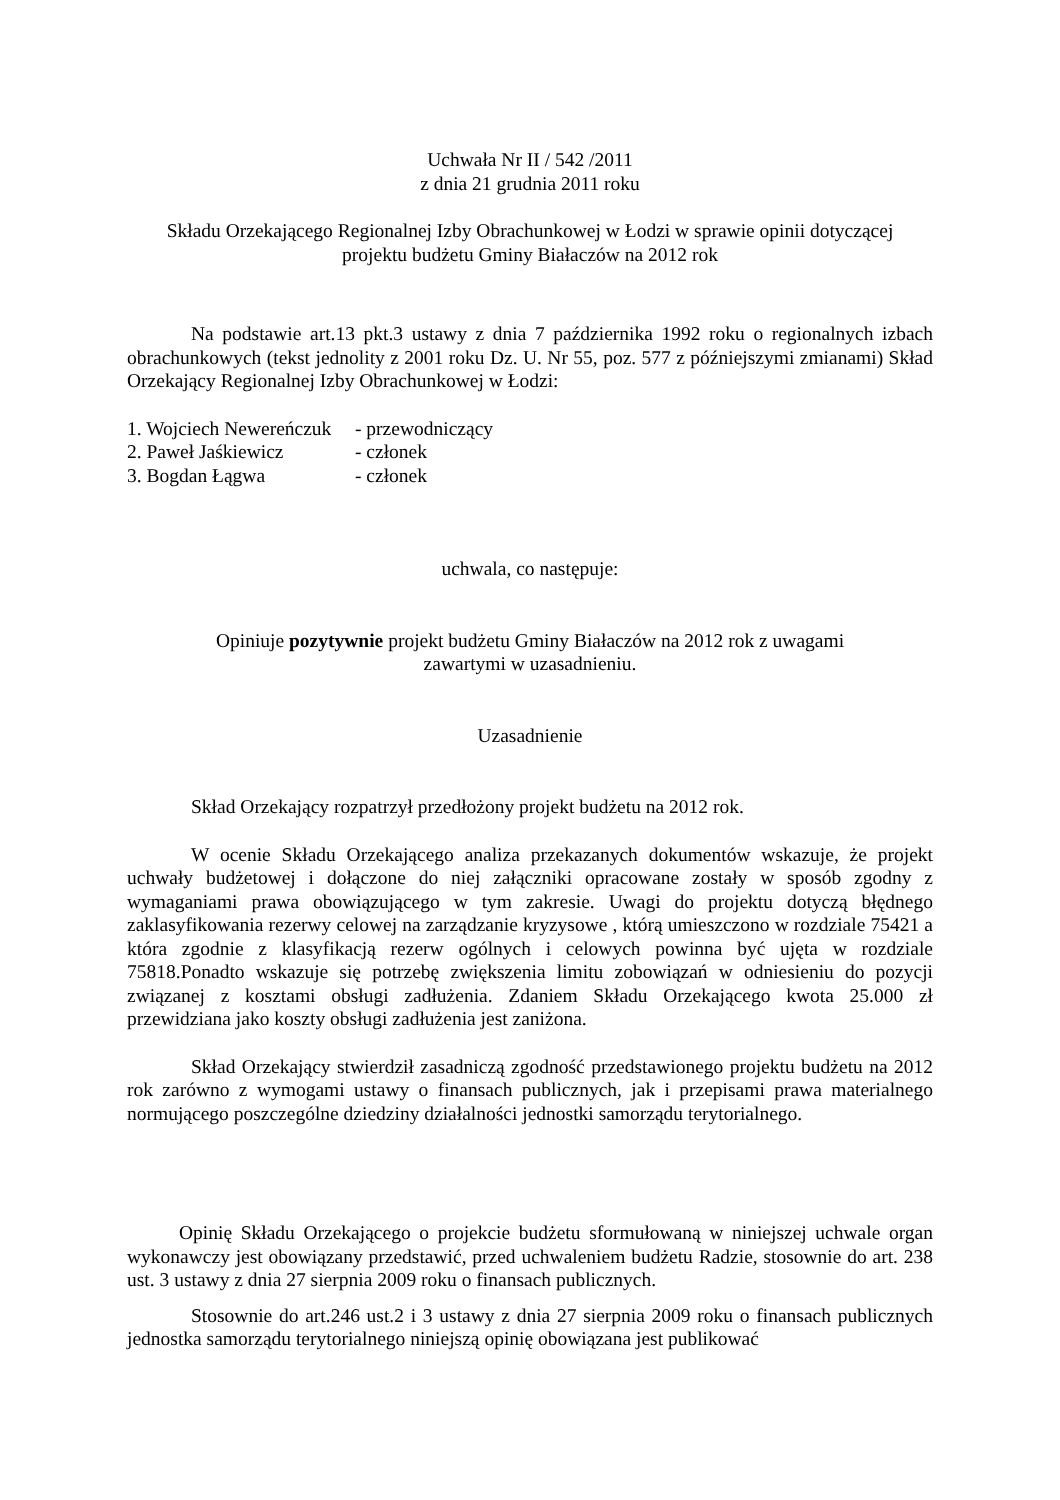Uchwała Nr II / 542 /2011
z dnia 21 grudnia 2011 roku
Składu Orzekającego Regionalnej Izby Obrachunkowej w Łodzi w sprawie opinii dotyczącej
projektu budżetu Gminy Białaczów na 2012 rok
Na podstawie art.13 pkt.3 ustawy z dnia 7 października 1992 roku o regionalnych izbach obrachunkowych (tekst jednolity z 2001 roku Dz. U. Nr 55, poz. 577 z późniejszymi zmianami) Skład Orzekający Regionalnej Izby Obrachunkowej w Łodzi:
1. Wojciech Newereńczuk - przewodniczący
2. Paweł Jaśkiewicz - członek
3. Bogdan Łągwa - członek
uchwala, co następuje:
Opiniuje pozytywnie projekt budżetu Gminy Białaczów na 2012 rok z uwagami
zawartymi w uzasadnieniu.
Uzasadnienie
Skład Orzekający rozpatrzył przedłożony projekt budżetu na 2012 rok.
W ocenie Składu Orzekającego analiza przekazanych dokumentów wskazuje, że projekt uchwały budżetowej i dołączone do niej załączniki opracowane zostały w sposób zgodny z wymaganiami prawa obowiązującego w tym zakresie. Uwagi do projektu dotyczą błędnego zaklasyfikowania rezerwy celowej na zarządzanie kryzysowe , którą umieszczono w rozdziale 75421 a która zgodnie z klasyfikacją rezerw ogólnych i celowych powinna być ujęta w rozdziale 75818.Ponadto wskazuje się potrzebę zwiększenia limitu zobowiązań w odniesieniu do pozycji związanej z kosztami obsługi zadłużenia. Zdaniem Składu Orzekającego kwota 25.000 zł przewidziana jako koszty obsługi zadłużenia jest zaniżona.
Skład Orzekający stwierdził zasadniczą zgodność przedstawionego projektu budżetu na 2012 rok zarówno z wymogami ustawy o finansach publicznych, jak i przepisami prawa materialnego normującego poszczególne dziedziny działalności jednostki samorządu terytorialnego.
Opinię Składu Orzekającego o projekcie budżetu sformułowaną w niniejszej uchwale organ wykonawczy jest obowiązany przedstawić, przed uchwaleniem budżetu Radzie, stosownie do art. 238 ust. 3 ustawy z dnia 27 sierpnia 2009 roku o finansach publicznych.
Stosownie do art.246 ust.2 i 3 ustawy z dnia 27 sierpnia 2009 roku o finansach publicznych jednostka samorządu terytorialnego niniejszą opinię obowiązana jest publikować